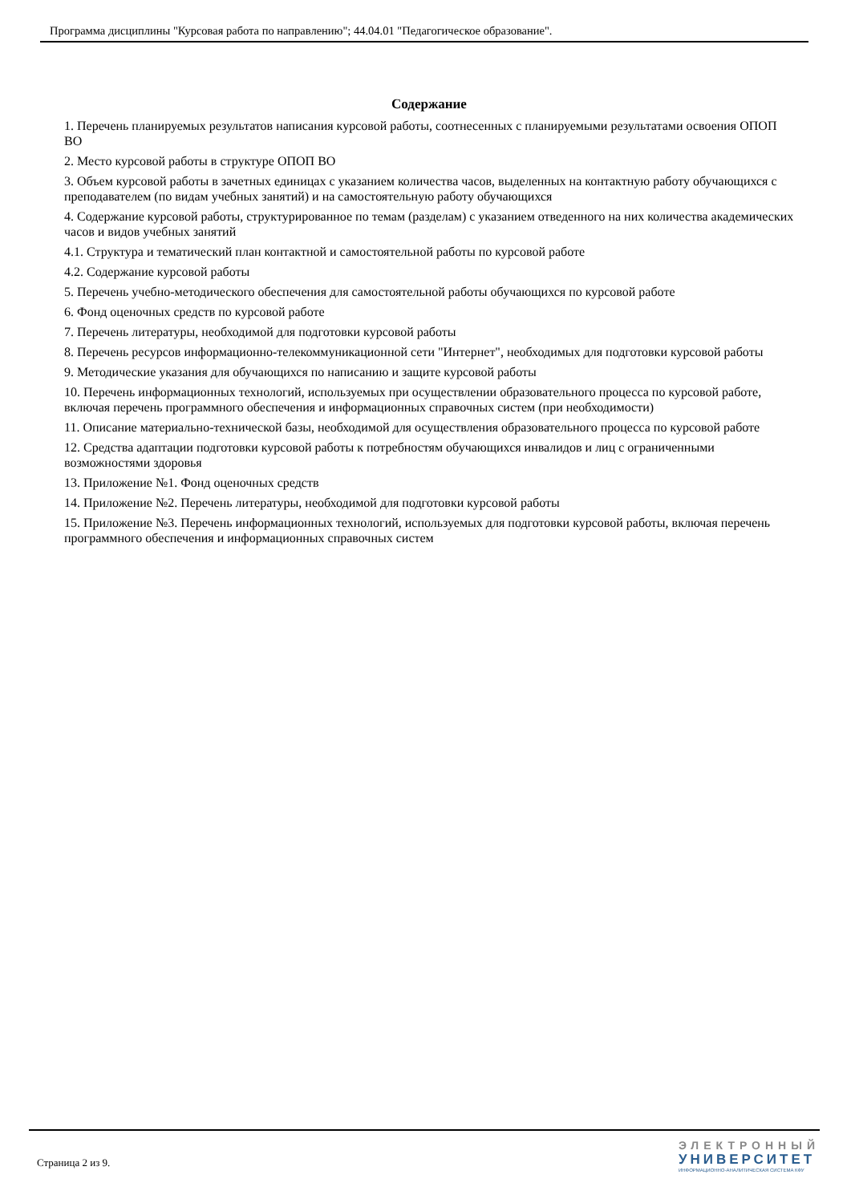Программа дисциплины "Курсовая работа по направлению"; 44.04.01 "Педагогическое образование".
Содержание
1. Перечень планируемых результатов написания курсовой работы, соотнесенных с планируемыми результатами освоения ОПОП ВО
2. Место курсовой работы в структуре ОПОП ВО
3. Объем курсовой работы в зачетных единицах с указанием количества часов, выделенных на контактную работу обучающихся с преподавателем (по видам учебных занятий) и на самостоятельную работу обучающихся
4. Содержание курсовой работы, структурированное по темам (разделам) с указанием отведенного на них количества академических часов и видов учебных занятий
4.1. Структура и тематический план контактной и самостоятельной работы по курсовой работе
4.2. Содержание курсовой работы
5. Перечень учебно-методического обеспечения для самостоятельной работы обучающихся по курсовой работе
6. Фонд оценочных средств по курсовой работе
7. Перечень литературы, необходимой для подготовки курсовой работы
8. Перечень ресурсов информационно-телекоммуникационной сети "Интернет", необходимых для подготовки курсовой работы
9. Методические указания для обучающихся по написанию и защите курсовой работы
10. Перечень информационных технологий, используемых при осуществлении образовательного процесса по курсовой работе, включая перечень программного обеспечения и информационных справочных систем (при необходимости)
11. Описание материально-технической базы, необходимой для осуществления образовательного процесса по курсовой работе
12. Средства адаптации подготовки курсовой работы к потребностям обучающихся инвалидов и лиц с ограниченными возможностями здоровья
13. Приложение №1. Фонд оценочных средств
14. Приложение №2. Перечень литературы, необходимой для подготовки курсовой работы
15. Приложение №3. Перечень информационных технологий, используемых для подготовки курсовой работы, включая перечень программного обеспечения и информационных справочных систем
Страница 2 из 9.
ЭЛЕКТРОННЫЙ
УНИВЕРСИТЕТ
ИНФОРМАЦИОННО-АНАЛИТИЧЕСКАЯ СИСТЕМА КФУ